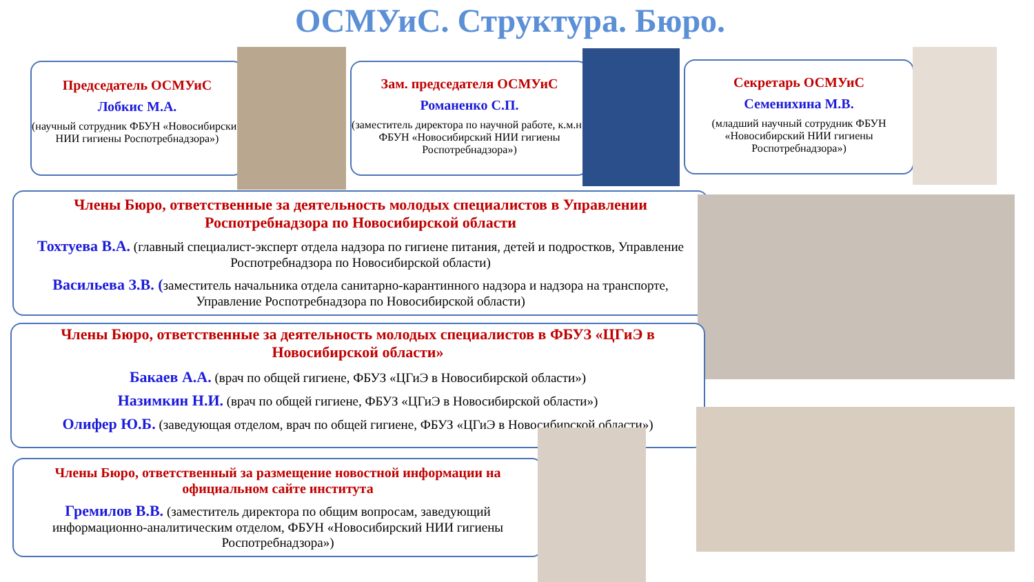ОСМУиС. Структура. Бюро.
Председатель ОСМУиС
Лобкис М.А.
(научный сотрудник ФБУН «Новосибирский НИИ гигиены Роспотребнадзора»)
Зам. председателя ОСМУиС
Романенко С.П.
(заместитель директора по научной работе, к.м.н., ФБУН «Новосибирский НИИ гигиены Роспотребнадзора»)
Секретарь ОСМУиС
Семенихина М.В.
(младший научный сотрудник ФБУН «Новосибирский НИИ гигиены Роспотребнадзора»)
Члены Бюро, ответственные за деятельность молодых специалистов в Управлении Роспотребнадзора по Новосибирской области
Тохтуева В.А. (главный специалист-эксперт отдела надзора по гигиене питания, детей и подростков, Управление Роспотребнадзора по Новосибирской области)
Васильева З.В. (заместитель начальника отдела санитарно-карантинного надзора и надзора на транспорте, Управление Роспотребнадзора по Новосибирской области)
Члены Бюро, ответственные за деятельность молодых специалистов в ФБУЗ «ЦГиЭ в Новосибирской области»
Бакаев А.А. (врач по общей гигиене, ФБУЗ «ЦГиЭ в Новосибирской области»)
Назимкин Н.И. (врач по общей гигиене, ФБУЗ «ЦГиЭ в Новосибирской области»)
Олифер Ю.Б. (заведующая отделом, врач по общей гигиене, ФБУЗ «ЦГиЭ в Новосибирской области»)
Члены Бюро, ответственный за размещение новостной информации на официальном сайте института
Гремилов В.В. (заместитель директора по общим вопросам, заведующий информационно-аналитическим отделом, ФБУН «Новосибирский НИИ гигиены Роспотребнадзора»)